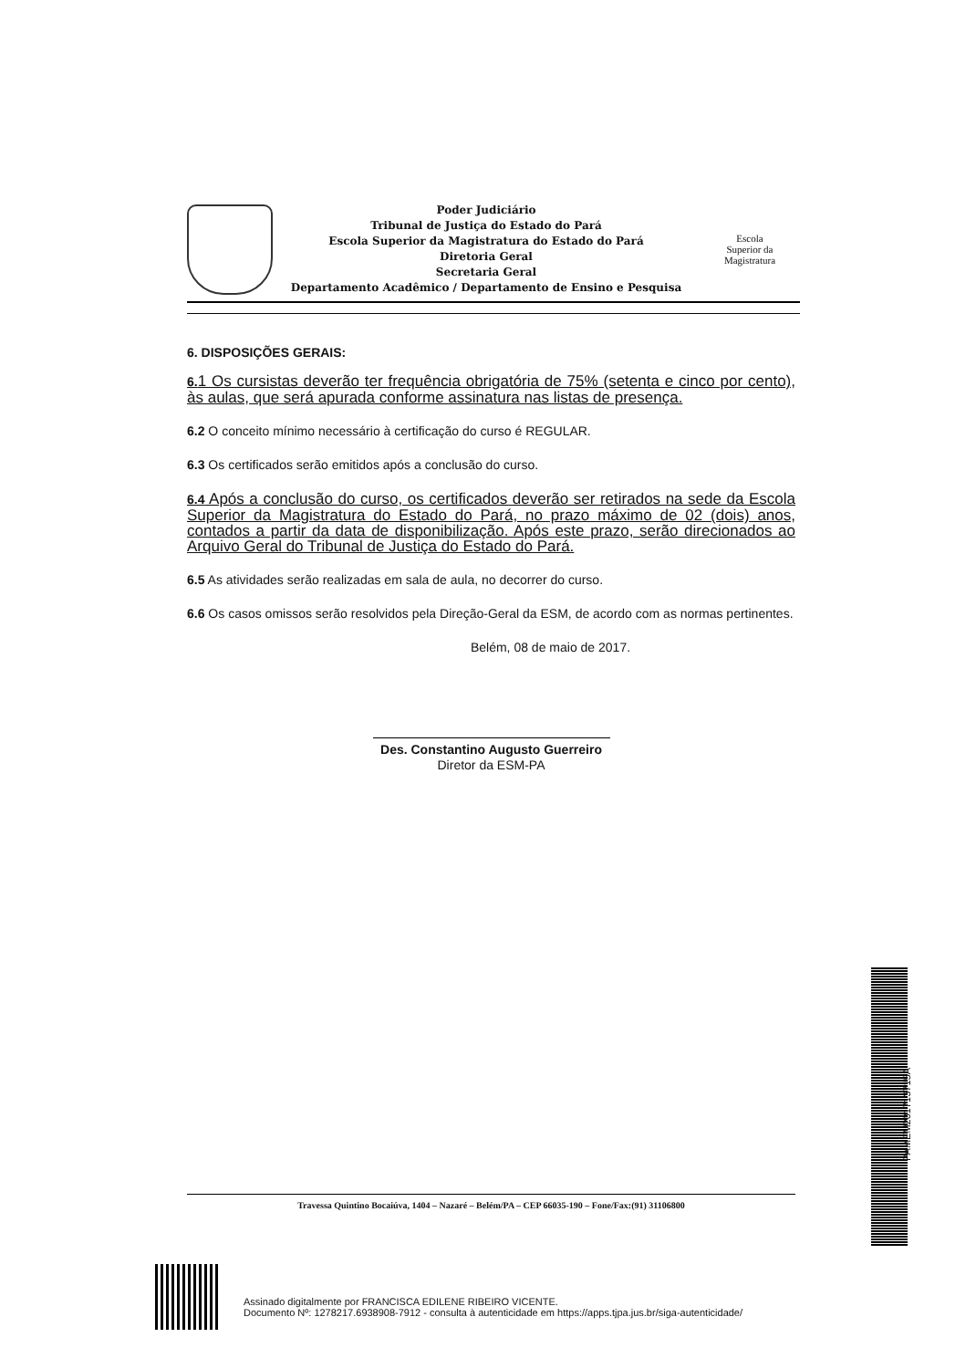Poder Judiciário
Tribunal de Justiça do Estado do Pará
Escola Superior da Magistratura do Estado do Pará
Diretoria Geral
Secretaria Geral
Departamento Acadêmico / Departamento de Ensino e Pesquisa
Escola
Superior da
Magistratura
6. DISPOSIÇÕES GERAIS:
6. 1 Os cursistas deverão ter frequência obrigatória de 75% (setenta e cinco por cento), às aulas, que será apurada conforme assinatura nas listas de presença.
6.2 O conceito mínimo necessário à certificação do curso é REGULAR.
6.3 Os certificados serão emitidos após a conclusão do curso.
6.4 Após a conclusão do curso, os certificados deverão ser retirados na sede da Escola Superior da Magistratura do Estado do Pará, no prazo máximo de 02 (dois) anos, contados a partir da data de disponibilização. Após este prazo, serão direcionados ao Arquivo Geral do Tribunal de Justiça do Estado do Pará.
6.5 As atividades serão realizadas em sala de aula, no decorrer do curso.
6.6 Os casos omissos serão resolvidos pela Direção-Geral da ESM, de acordo com as normas pertinentes.
Belém, 08 de maio de 2017.
Des. Constantino Augusto Guerreiro
Diretor da ESM-PA
Travessa Quintino Bocaiúva, 1404 – Nazaré – Belém/PA – CEP 66035-190 – Fone/Fax:(91) 31106800
PAMEM201713715A
Assinado digitalmente por FRANCISCA EDILENE RIBEIRO VICENTE.
Documento Nº: 1278217.6938908-7912 - consulta à autenticidade em https://apps.tjpa.jus.br/siga-autenticidade/